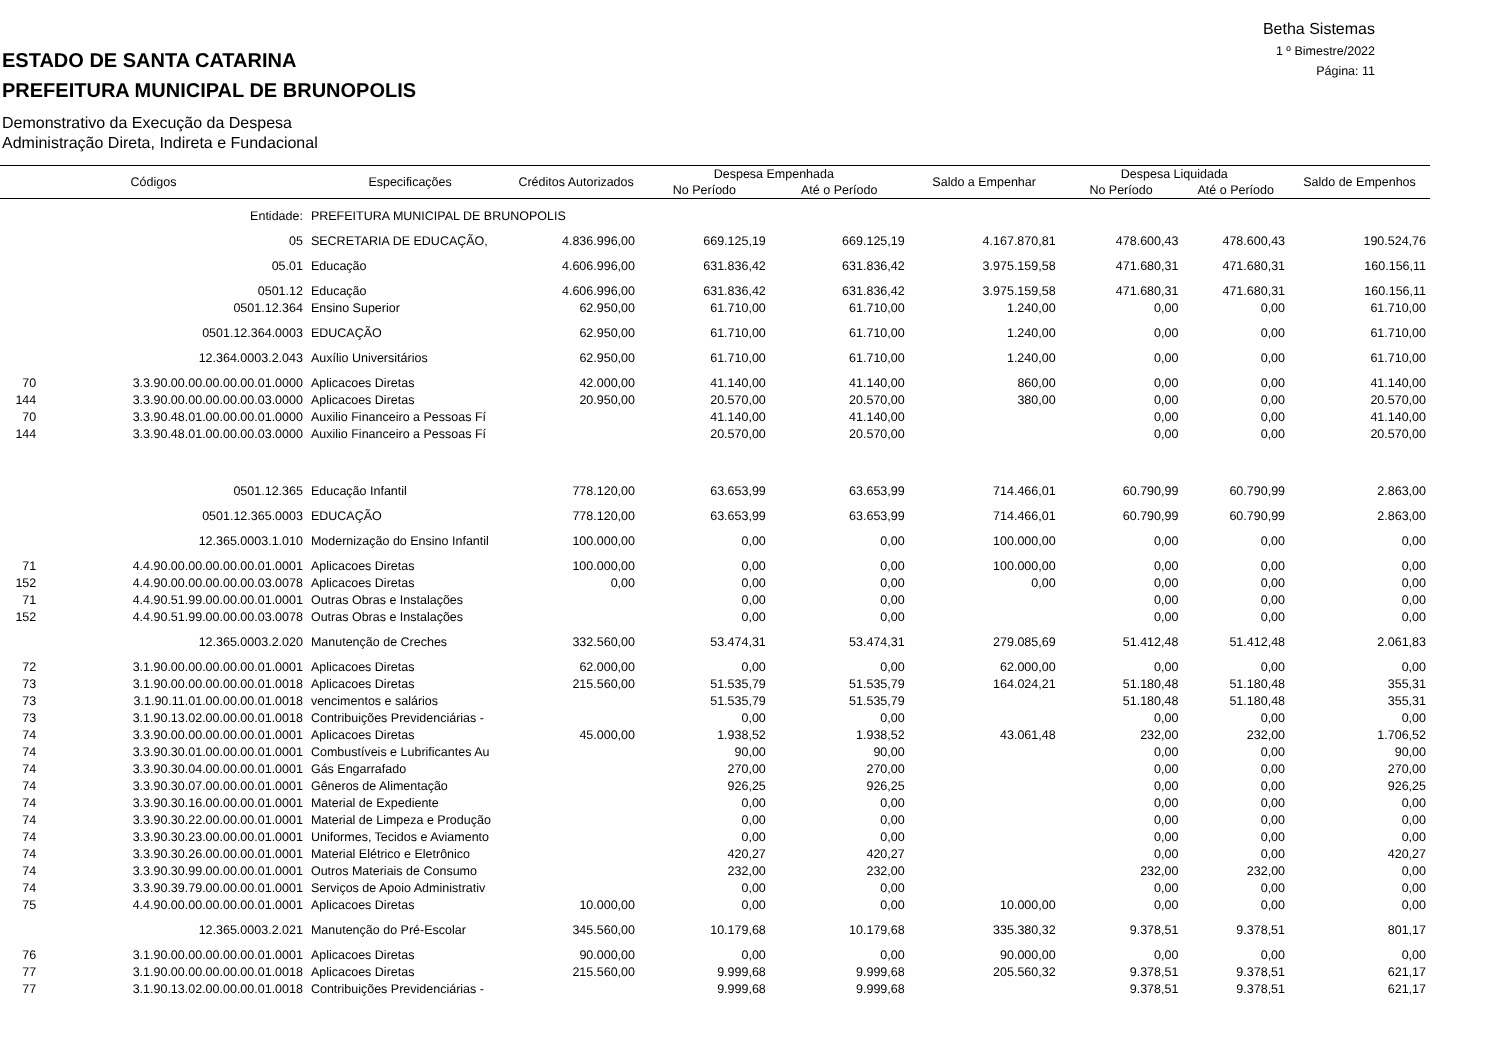Betha Sistemas
1 º Bimestre/2022
Página: 11
ESTADO DE SANTA CATARINA
PREFEITURA MUNICIPAL DE BRUNOPOLIS
Demonstrativo da Execução da Despesa
Administração Direta, Indireta e Fundacional
| Códigos | | Especificações | Créditos Autorizados | Despesa Empenhada | | Saldo a Empenhar | Despesa Liquidada | | Saldo de Empenhos |
| --- | --- | --- | --- | --- | --- | --- | --- | --- | --- |
| | | | | No Período | Até o Período | | No Período | Até o Período | |
| | Entidade: | PREFEITURA MUNICIPAL DE BRUNOPOLIS | | | | | | | |
| | 05 | SECRETARIA DE EDUCAÇÃO, | 4.836.996,00 | 669.125,19 | 669.125,19 | 4.167.870,81 | 478.600,43 | 478.600,43 | 190.524,76 |
| | 05.01 | Educação | 4.606.996,00 | 631.836,42 | 631.836,42 | 3.975.159,58 | 471.680,31 | 471.680,31 | 160.156,11 |
| | 0501.12 | Educação | 4.606.996,00 | 631.836,42 | 631.836,42 | 3.975.159,58 | 471.680,31 | 471.680,31 | 160.156,11 |
| | 0501.12.364 | Ensino Superior | 62.950,00 | 61.710,00 | 61.710,00 | 1.240,00 | 0,00 | 0,00 | 61.710,00 |
| | 0501.12.364.0003 | EDUCAÇÃO | 62.950,00 | 61.710,00 | 61.710,00 | 1.240,00 | 0,00 | 0,00 | 61.710,00 |
| | 12.364.0003.2.043 | Auxílio Universitários | 62.950,00 | 61.710,00 | 61.710,00 | 1.240,00 | 0,00 | 0,00 | 61.710,00 |
| 70 | 3.3.90.00.00.00.00.00.01.0000 | Aplicacoes Diretas | 42.000,00 | 41.140,00 | 41.140,00 | 860,00 | 0,00 | 0,00 | 41.140,00 |
| 144 | 3.3.90.00.00.00.00.00.03.0000 | Aplicacoes Diretas | 20.950,00 | 20.570,00 | 20.570,00 | 380,00 | 0,00 | 0,00 | 20.570,00 |
| 70 | 3.3.90.48.01.00.00.00.01.0000 | Auxilio Financeiro a Pessoas Fí | | 41.140,00 | 41.140,00 | | 0,00 | 0,00 | 41.140,00 |
| 144 | 3.3.90.48.01.00.00.00.03.0000 | Auxilio Financeiro a Pessoas Fí | | 20.570,00 | 20.570,00 | | 0,00 | 0,00 | 20.570,00 |
| | 0501.12.365 | Educação Infantil | 778.120,00 | 63.653,99 | 63.653,99 | 714.466,01 | 60.790,99 | 60.790,99 | 2.863,00 |
| | 0501.12.365.0003 | EDUCAÇÃO | 778.120,00 | 63.653,99 | 63.653,99 | 714.466,01 | 60.790,99 | 60.790,99 | 2.863,00 |
| | 12.365.0003.1.010 | Modernização do Ensino Infantil | 100.000,00 | 0,00 | 0,00 | 100.000,00 | 0,00 | 0,00 | 0,00 |
| 71 | 4.4.90.00.00.00.00.00.01.0001 | Aplicacoes Diretas | 100.000,00 | 0,00 | 0,00 | 100.000,00 | 0,00 | 0,00 | 0,00 |
| 152 | 4.4.90.00.00.00.00.00.03.0078 | Aplicacoes Diretas | 0,00 | 0,00 | 0,00 | 0,00 | 0,00 | 0,00 | 0,00 |
| 71 | 4.4.90.51.99.00.00.00.01.0001 | Outras Obras e Instalações | | 0,00 | 0,00 | | 0,00 | 0,00 | 0,00 |
| 152 | 4.4.90.51.99.00.00.00.03.0078 | Outras Obras e Instalações | | 0,00 | 0,00 | | 0,00 | 0,00 | 0,00 |
| | 12.365.0003.2.020 | Manutenção de Creches | 332.560,00 | 53.474,31 | 53.474,31 | 279.085,69 | 51.412,48 | 51.412,48 | 2.061,83 |
| 72 | 3.1.90.00.00.00.00.00.01.0001 | Aplicacoes Diretas | 62.000,00 | 0,00 | 0,00 | 62.000,00 | 0,00 | 0,00 | 0,00 |
| 73 | 3.1.90.00.00.00.00.00.01.0018 | Aplicacoes Diretas | 215.560,00 | 51.535,79 | 51.535,79 | 164.024,21 | 51.180,48 | 51.180,48 | 355,31 |
| 73 | 3.1.90.11.01.00.00.00.01.0018 | vencimentos e salários | | 51.535,79 | 51.535,79 | | 51.180,48 | 51.180,48 | 355,31 |
| 73 | 3.1.90.13.02.00.00.00.01.0018 | Contribuições Previdenciárias - | | 0,00 | 0,00 | | 0,00 | 0,00 | 0,00 |
| 74 | 3.3.90.00.00.00.00.00.01.0001 | Aplicacoes Diretas | 45.000,00 | 1.938,52 | 1.938,52 | 43.061,48 | 232,00 | 232,00 | 1.706,52 |
| 74 | 3.3.90.30.01.00.00.00.01.0001 | Combustíveis e Lubrificantes Au | | 90,00 | 90,00 | | 0,00 | 0,00 | 90,00 |
| 74 | 3.3.90.30.04.00.00.00.01.0001 | Gás Engarrafado | | 270,00 | 270,00 | | 0,00 | 0,00 | 270,00 |
| 74 | 3.3.90.30.07.00.00.00.01.0001 | Gêneros de Alimentação | | 926,25 | 926,25 | | 0,00 | 0,00 | 926,25 |
| 74 | 3.3.90.30.16.00.00.00.01.0001 | Material de Expediente | | 0,00 | 0,00 | | 0,00 | 0,00 | 0,00 |
| 74 | 3.3.90.30.22.00.00.00.01.0001 | Material de Limpeza e Produção | | 0,00 | 0,00 | | 0,00 | 0,00 | 0,00 |
| 74 | 3.3.90.30.23.00.00.00.01.0001 | Uniformes, Tecidos e Aviamento | | 0,00 | 0,00 | | 0,00 | 0,00 | 0,00 |
| 74 | 3.3.90.30.26.00.00.00.01.0001 | Material Elétrico e Eletrônico | | 420,27 | 420,27 | | 0,00 | 0,00 | 420,27 |
| 74 | 3.3.90.30.99.00.00.00.01.0001 | Outros Materiais de Consumo | | 232,00 | 232,00 | | 232,00 | 232,00 | 0,00 |
| 74 | 3.3.90.39.79.00.00.00.01.0001 | Serviços de Apoio Administrativ | | 0,00 | 0,00 | | 0,00 | 0,00 | 0,00 |
| 75 | 4.4.90.00.00.00.00.00.01.0001 | Aplicacoes Diretas | 10.000,00 | 0,00 | 0,00 | 10.000,00 | 0,00 | 0,00 | 0,00 |
| | 12.365.0003.2.021 | Manutenção do Pré-Escolar | 345.560,00 | 10.179,68 | 10.179,68 | 335.380,32 | 9.378,51 | 9.378,51 | 801,17 |
| 76 | 3.1.90.00.00.00.00.00.01.0001 | Aplicacoes Diretas | 90.000,00 | 0,00 | 0,00 | 90.000,00 | 0,00 | 0,00 | 0,00 |
| 77 | 3.1.90.00.00.00.00.00.01.0018 | Aplicacoes Diretas | 215.560,00 | 9.999,68 | 9.999,68 | 205.560,32 | 9.378,51 | 9.378,51 | 621,17 |
| 77 | 3.1.90.13.02.00.00.00.01.0018 | Contribuições Previdenciárias - | | 9.999,68 | 9.999,68 | | 9.378,51 | 9.378,51 | 621,17 |